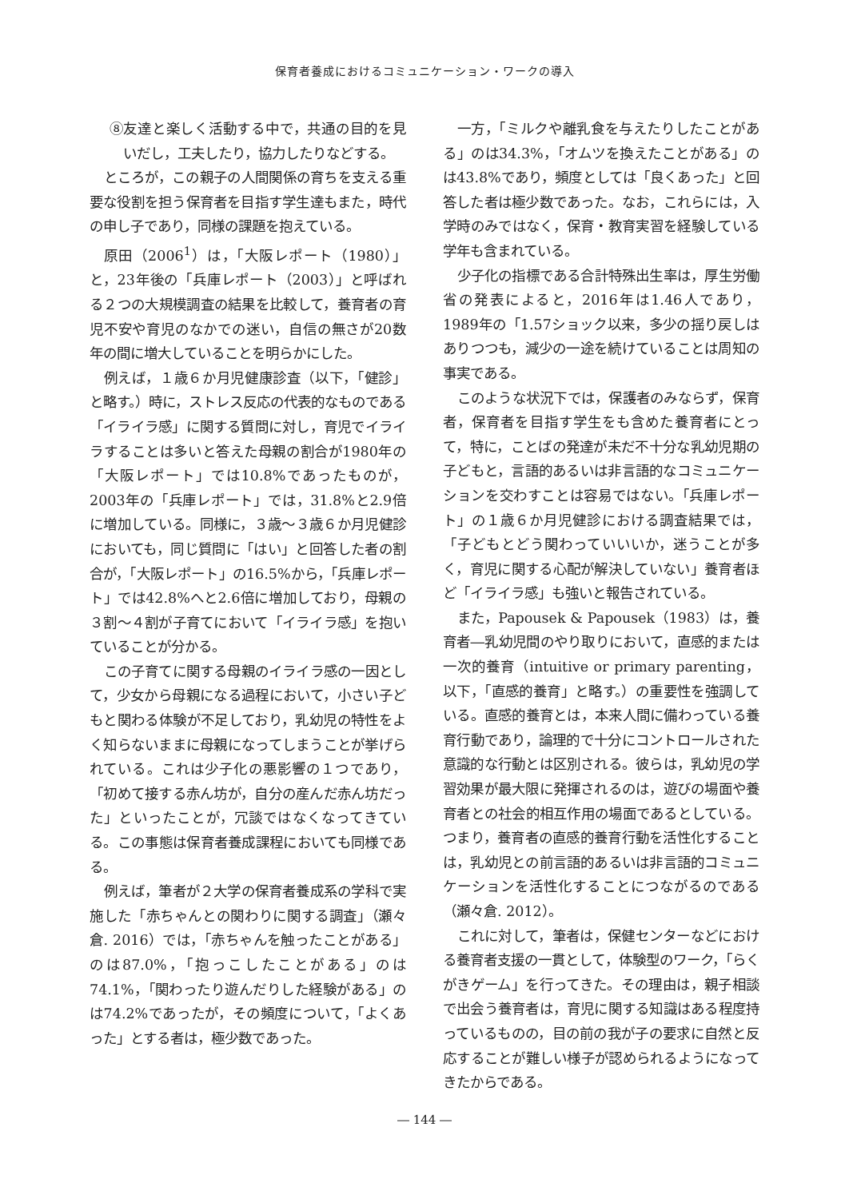保育者養成におけるコミュニケーション・ワークの導入
⑧友達と楽しく活動する中で，共通の目的を見いだし，工夫したり，協力したりなどする。
ところが，この親子の人間関係の育ちを支える重要な役割を担う保育者を目指す学生達もまた，時代の申し子であり，同様の課題を抱えている。
原田（2006<sup>1</sup>）は，「大阪レポート（1980）」と，23年後の「兵庫レポート（2003）」と呼ばれる２つの大規模調査の結果を比較して，養育者の育児不安や育児のなかでの迷い，自信の無さが20数年の間に増大していることを明らかにした。
例えば，１歳６か月児健康診査（以下，「健診」と略す。）時に，ストレス反応の代表的なものである「イライラ感」に関する質問に対し，育児でイライラすることは多いと答えた母親の割合が1980年の「大阪レポート」では10.8%であったものが，2003年の「兵庫レポート」では，31.8%と2.9倍に増加している。同様に，３歳～３歳６か月児健診においても，同じ質問に「はい」と回答した者の割合が，「大阪レポート」の16.5%から，「兵庫レポート」では42.8%へと2.6倍に増加しており，母親の３割～４割が子育てにおいて「イライラ感」を抱いていることが分かる。
この子育てに関する母親のイライラ感の一因として，少女から母親になる過程において，小さい子どもと関わる体験が不足しており，乳幼児の特性をよく知らないままに母親になってしまうことが挙げられている。これは少子化の悪影響の１つであり，「初めて接する赤ん坊が，自分の産んだ赤ん坊だった」といったことが，冗談ではなくなってきている。この事態は保育者養成課程においても同様である。
例えば，筆者が２大学の保育者養成系の学科で実施した「赤ちゃんとの関わりに関する調査」（瀬々倉. 2016）では，「赤ちゃんを触ったことがある」のは87.0%，「抱っこしたことがある」のは74.1%，「関わったり遊んだりした経験がある」のは74.2%であったが，その頻度について，「よくあった」とする者は，極少数であった。
一方，「ミルクや離乳食を与えたりしたことがある」のは34.3%，「オムツを換えたことがある」のは43.8%であり，頻度としては「良くあった」と回答した者は極少数であった。なお，これらには，入学時のみではなく，保育・教育実習を経験している学年も含まれている。
少子化の指標である合計特殊出生率は，厚生労働省の発表によると，2016年は1.46人であり，1989年の「1.57ショック以来，多少の揺り戻しはありつつも，減少の一途を続けていることは周知の事実である。
このような状況下では，保護者のみならず，保育者，保育者を目指す学生をも含めた養育者にとって，特に，ことばの発達が未だ不十分な乳幼児期の子どもと，言語的あるいは非言語的なコミュニケーションを交わすことは容易ではない。「兵庫レポート」の１歳６か月児健診における調査結果では，「子どもとどう関わっていいいか，迷うことが多く，育児に関する心配が解決していない」養育者ほど「イライラ感」も強いと報告されている。
また，Papousek & Papousek（1983）は，養育者―乳幼児間のやり取りにおいて，直感的または一次的養育（intuitive or primary parenting，以下，「直感的養育」と略す。）の重要性を強調している。直感的養育とは，本来人間に備わっている養育行動であり，論理的で十分にコントロールされた意識的な行動とは区別される。彼らは，乳幼児の学習効果が最大限に発揮されるのは，遊びの場面や養育者との社会的相互作用の場面であるとしている。つまり，養育者の直感的養育行動を活性化することは，乳幼児との前言語的あるいは非言語的コミュニケーションを活性化することにつながるのである（瀬々倉. 2012）。
これに対して，筆者は，保健センターなどにおける養育者支援の一貫として，体験型のワーク，「らくがきゲーム」を行ってきた。その理由は，親子相談で出会う養育者は，育児に関する知識はある程度持っているものの，目の前の我が子の要求に自然と反応することが難しい様子が認められるようになってきたからである。
― 144 ―